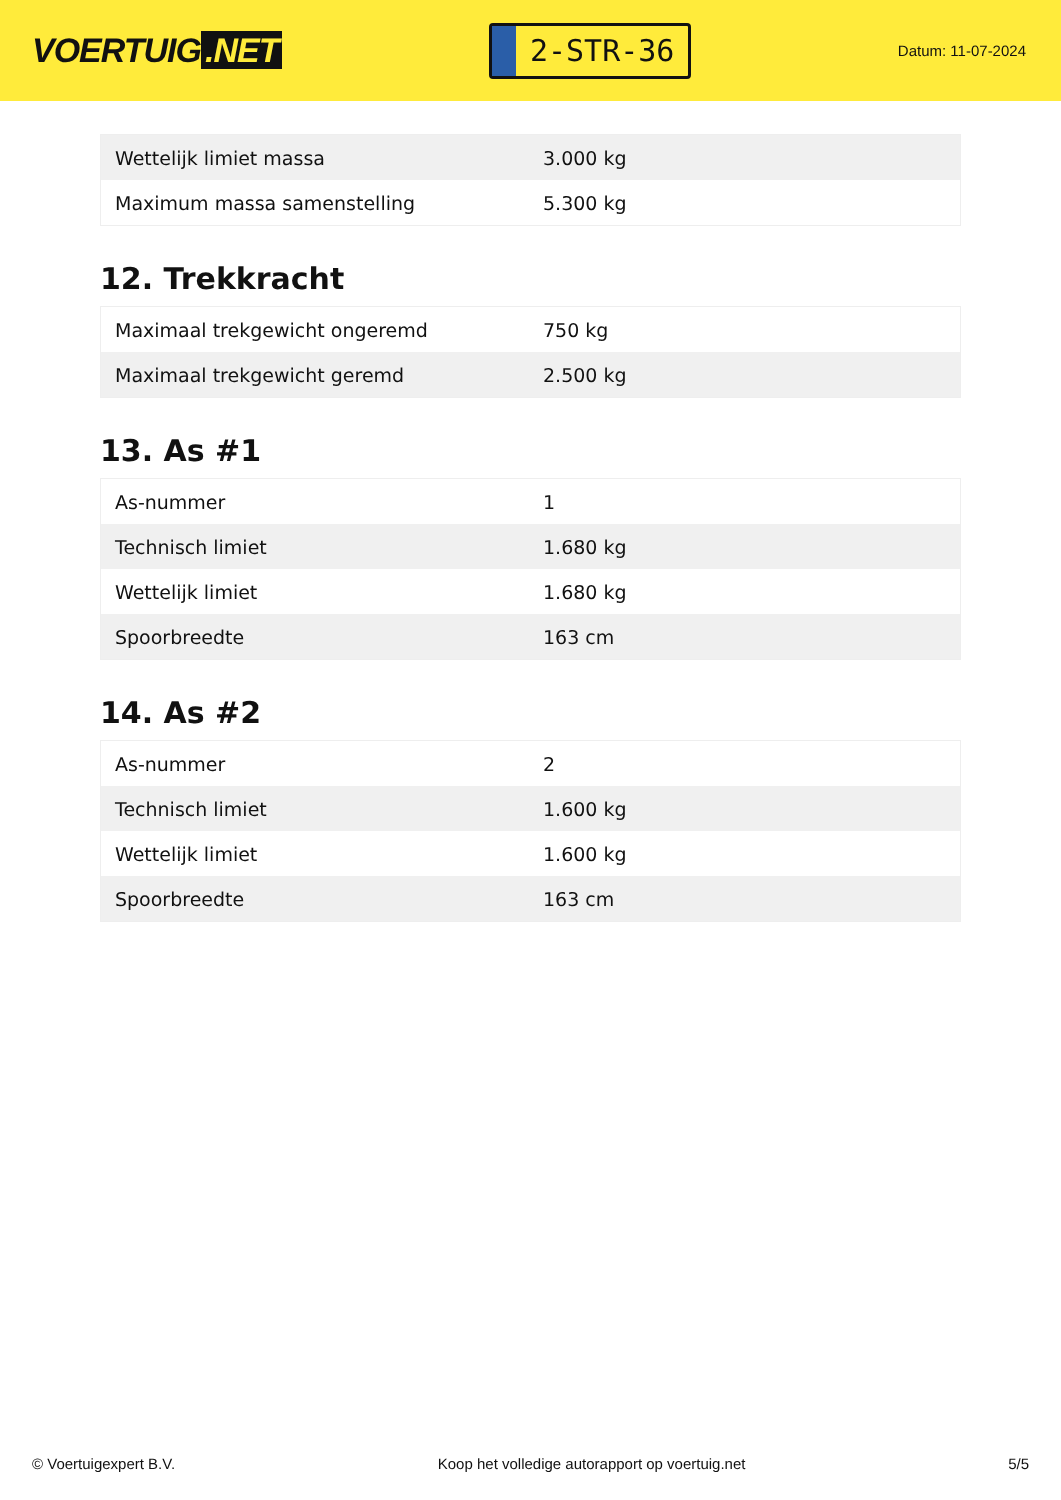VOERTUIG.NET
2-STR-36
Datum: 11-07-2024
| Wettelijk limiet massa | 3.000 kg |
| Maximum massa samenstelling | 5.300 kg |
12. Trekkracht
| Maximaal trekgewicht ongeremd | 750 kg |
| Maximaal trekgewicht geremd | 2.500 kg |
13. As #1
| As-nummer | 1 |
| Technisch limiet | 1.680 kg |
| Wettelijk limiet | 1.680 kg |
| Spoorbreedte | 163 cm |
14. As #2
| As-nummer | 2 |
| Technisch limiet | 1.600 kg |
| Wettelijk limiet | 1.600 kg |
| Spoorbreedte | 163 cm |
© Voertuigexpert B.V. Koop het volledige autorapport op voertuig.net 5/5